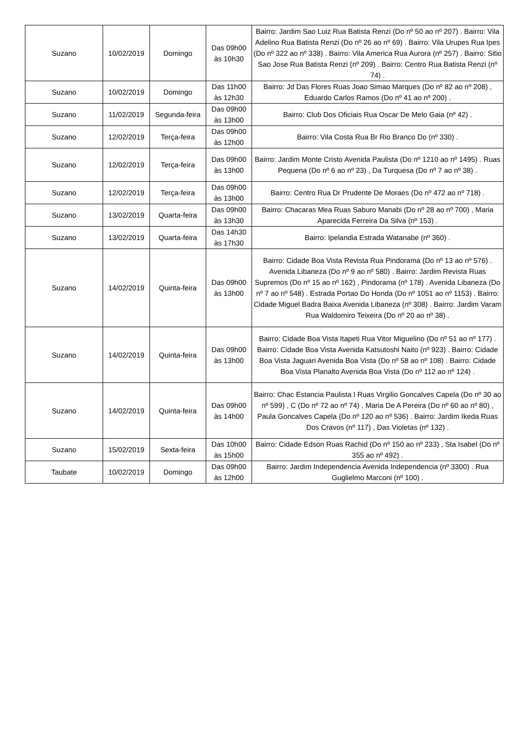| Suzano | 10/02/2019 | Domingo | Das 09h00 às 10h30 | Bairro: Jardim Sao Luiz Rua Batista Renzi (Do nº 50 ao nº 207) . Bairro: Vila Adelino Rua Batista Renzi (Do nº 26 ao nº 69) . Bairro: Vila Urupes Rua Ipes (Do nº 322 ao nº 338) . Bairro: Vila America Rua Aurora (nº 257) . Bairro: Sitio Sao Jose Rua Batista Renzi (nº 209) . Bairro: Centro Rua Batista Renzi (nº 74) . |
| Suzano | 10/02/2019 | Domingo | Das 11h00 às 12h30 | Bairro: Jd Das Flores Ruas Joao Simao Marques (Do nº 82 ao nº 208) , Eduardo Carlos Ramos (Do nº 41 ao nº 200) . |
| Suzano | 11/02/2019 | Segunda-feira | Das 09h00 às 13h00 | Bairro: Club Dos Oficiais Rua Oscar De Melo Gaia (nº 42) . |
| Suzano | 12/02/2019 | Terça-feira | Das 09h00 às 12h00 | Bairro: Vila Costa Rua Br Rio Branco Do (nº 330) . |
| Suzano | 12/02/2019 | Terça-feira | Das 09h00 às 13h00 | Bairro: Jardim Monte Cristo Avenida Paulista (Do nº 1210 ao nº 1495) . Ruas Pequena (Do nº 6 ao nº 23) , Da Turquesa (Do nº 7 ao nº 38) . |
| Suzano | 12/02/2019 | Terça-feira | Das 09h00 às 13h00 | Bairro: Centro Rua Dr Prudente De Moraes (Do nº 472 ao nº 718) . |
| Suzano | 13/02/2019 | Quarta-feira | Das 09h00 às 13h30 | Bairro: Chacaras Mea Ruas Saburo Manabi (Do nº 28 ao nº 700) , Maria Aparecida Ferreira Da Silva (nº 153) . |
| Suzano | 13/02/2019 | Quarta-feira | Das 14h30 às 17h30 | Bairro: Ipelandia Estrada Watanabe (nº 360) . |
| Suzano | 14/02/2019 | Quinta-feira | Das 09h00 às 13h00 | Bairro: Cidade Boa Vista Revista Rua Pindorama (Do nº 13 ao nº 576) . Avenida Libaneza (Do nº 9 ao nº 580) . Bairro: Jardim Revista Ruas Supremos (Do nº 15 ao nº 162) , Pindorama (nº 178) . Avenida Libaneza (Do nº 7 ao nº 548) . Estrada Portao Do Honda (Do nº 1051 ao nº 1153) . Bairro: Cidade Miguel Badra Baixa Avenida Libaneza (nº 308) . Bairro: Jardim Varam Rua Waldomiro Teixeira (Do nº 20 ao nº 38) . |
| Suzano | 14/02/2019 | Quinta-feira | Das 09h00 às 13h00 | Bairro: Cidade Boa Vista Itapeti Rua Vitor Miguelino (Do nº 51 ao nº 177) . Bairro: Cidade Boa Vista Avenida Katsutoshi Naito (nº 923) . Bairro: Cidade Boa Vista Jaguari Avenida Boa Vista (Do nº 58 ao nº 108) . Bairro: Cidade Boa Vista Planalto Avenida Boa Vista (Do nº 112 ao nº 124) . |
| Suzano | 14/02/2019 | Quinta-feira | Das 09h00 às 14h00 | Bairro: Chac Estancia Paulista I Ruas Virgilio Goncalves Capela (Do nº 30 ao nº 599) , C (Do nº 72 ao nº 74) , Maria De A Pereira (Do nº 60 ao nº 80) , Paula Goncalves Capela (Do nº 120 ao nº 536) . Bairro: Jardim Ikeda Ruas Dos Cravos (nº 117) , Das Violetas (nº 132) . |
| Suzano | 15/02/2019 | Sexta-feira | Das 10h00 às 15h00 | Bairro: Cidade Edson Ruas Rachid (Do nº 150 ao nº 233) , Sta Isabel (Do nº 355 ao nº 492) . |
| Taubate | 10/02/2019 | Domingo | Das 09h00 às 12h00 | Bairro: Jardim Independencia Avenida Independencia (nº 3300) . Rua Guglielmo Marconi (nº 100) . |